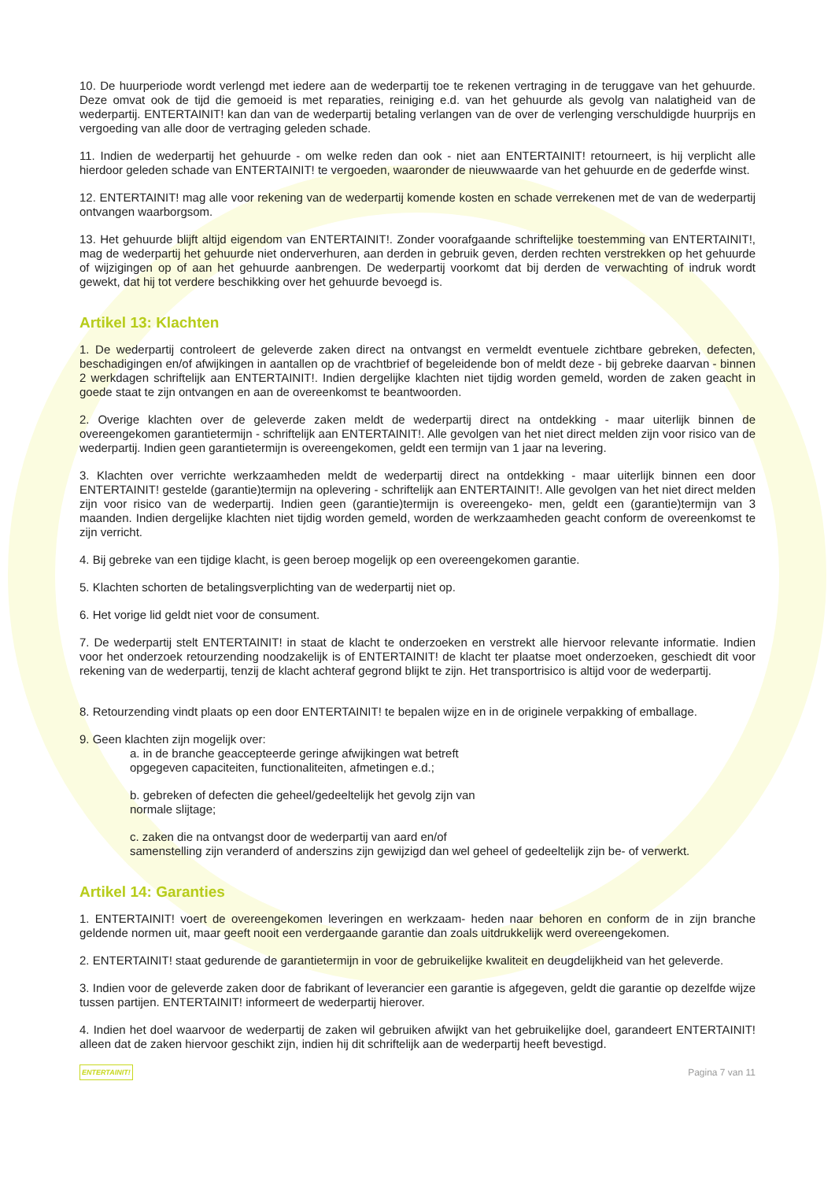10. De huurperiode wordt verlengd met iedere aan de wederpartij toe te rekenen vertraging in de teruggave van het gehuurde. Deze omvat ook de tijd die gemoeid is met reparaties, reiniging e.d. van het gehuurde als gevolg van nalatigheid van de wederpartij. ENTERTAINIT! kan dan van de wederpartij betaling verlangen van de over de verlenging verschuldigde huurprijs en vergoeding van alle door de vertraging geleden schade.
11. Indien de wederpartij het gehuurde - om welke reden dan ook - niet aan ENTERTAINIT! retourneert, is hij verplicht alle hierdoor geleden schade van ENTERTAINIT! te vergoeden, waaronder de nieuwwaarde van het gehuurde en de gederfde winst.
12. ENTERTAINIT! mag alle voor rekening van de wederpartij komende kosten en schade verrekenen met de van de wederpartij ontvangen waarborgsom.
13. Het gehuurde blijft altijd eigendom van ENTERTAINIT!. Zonder voorafgaande schriftelijke toestemming van ENTERTAINIT!, mag de wederpartij het gehuurde niet onderverhuren, aan derden in gebruik geven, derden rechten verstrekken op het gehuurde of wijzigingen op of aan het gehuurde aanbrengen. De wederpartij voorkomt dat bij derden de verwachting of indruk wordt gewekt, dat hij tot verdere beschikking over het gehuurde bevoegd is.
Artikel 13: Klachten
1. De wederpartij controleert de geleverde zaken direct na ontvangst en vermeldt eventuele zichtbare gebreken, defecten, beschadigingen en/of afwijkingen in aantallen op de vrachtbrief of begeleidende bon of meldt deze - bij gebreke daarvan - binnen 2 werkdagen schriftelijk aan ENTERTAINIT!. Indien dergelijke klachten niet tijdig worden gemeld, worden de zaken geacht in goede staat te zijn ontvangen en aan de overeenkomst te beantwoorden.
2. Overige klachten over de geleverde zaken meldt de wederpartij direct na ontdekking - maar uiterlijk binnen de overeengekomen garantietermijn - schriftelijk aan ENTERTAINIT!. Alle gevolgen van het niet direct melden zijn voor risico van de wederpartij. Indien geen garantietermijn is overeengekomen, geldt een termijn van 1 jaar na levering.
3. Klachten over verrichte werkzaamheden meldt de wederpartij direct na ontdekking - maar uiterlijk binnen een door ENTERTAINIT! gestelde (garantie)termijn na oplevering - schriftelijk aan ENTERTAINIT!. Alle gevolgen van het niet direct melden zijn voor risico van de wederpartij. Indien geen (garantie)termijn is overeengeko- men, geldt een (garantie)termijn van 3 maanden. Indien dergelijke klachten niet tijdig worden gemeld, worden de werkzaamheden geacht conform de overeenkomst te zijn verricht.
4. Bij gebreke van een tijdige klacht, is geen beroep mogelijk op een overeengekomen garantie.
5. Klachten schorten de betalingsverplichting van de wederpartij niet op.
6. Het vorige lid geldt niet voor de consument.
7. De wederpartij stelt ENTERTAINIT! in staat de klacht te onderzoeken en verstrekt alle hiervoor relevante informatie. Indien voor het onderzoek retourzending noodzakelijk is of ENTERTAINIT! de klacht ter plaatse moet onderzoeken, geschiedt dit voor rekening van de wederpartij, tenzij de klacht achteraf gegrond blijkt te zijn. Het transportrisico is altijd voor de wederpartij.
8. Retourzending vindt plaats op een door ENTERTAINIT! te bepalen wijze en in de originele verpakking of emballage.
9. Geen klachten zijn mogelijk over:
a. in de branche geaccepteerde geringe afwijkingen wat betreft
opgegeven capaciteiten, functionaliteiten, afmetingen e.d.;
b. gebreken of defecten die geheel/gedeeltelijk het gevolg zijn van
normale slijtage;
c. zaken die na ontvangst door de wederpartij van aard en/of
samenstelling zijn veranderd of anderszins zijn gewijzigd dan wel geheel of gedeeltelijk zijn be- of verwerkt.
Artikel 14: Garanties
1. ENTERTAINIT! voert de overeengekomen leveringen en werkzaam- heden naar behoren en conform de in zijn branche geldende normen uit, maar geeft nooit een verdergaande garantie dan zoals uitdrukkelijk werd overeengekomen.
2. ENTERTAINIT! staat gedurende de garantietermijn in voor de gebruikelijke kwaliteit en deugdelijkheid van het geleverde.
3. Indien voor de geleverde zaken door de fabrikant of leverancier een garantie is afgegeven, geldt die garantie op dezelfde wijze tussen partijen. ENTERTAINIT! informeert de wederpartij hierover.
4. Indien het doel waarvoor de wederpartij de zaken wil gebruiken afwijkt van het gebruikelijke doel, garandeert ENTERTAINIT! alleen dat de zaken hiervoor geschikt zijn, indien hij dit schriftelijk aan de wederpartij heeft bevestigd.
ENTERTAINIT! Pagina 7 van 11